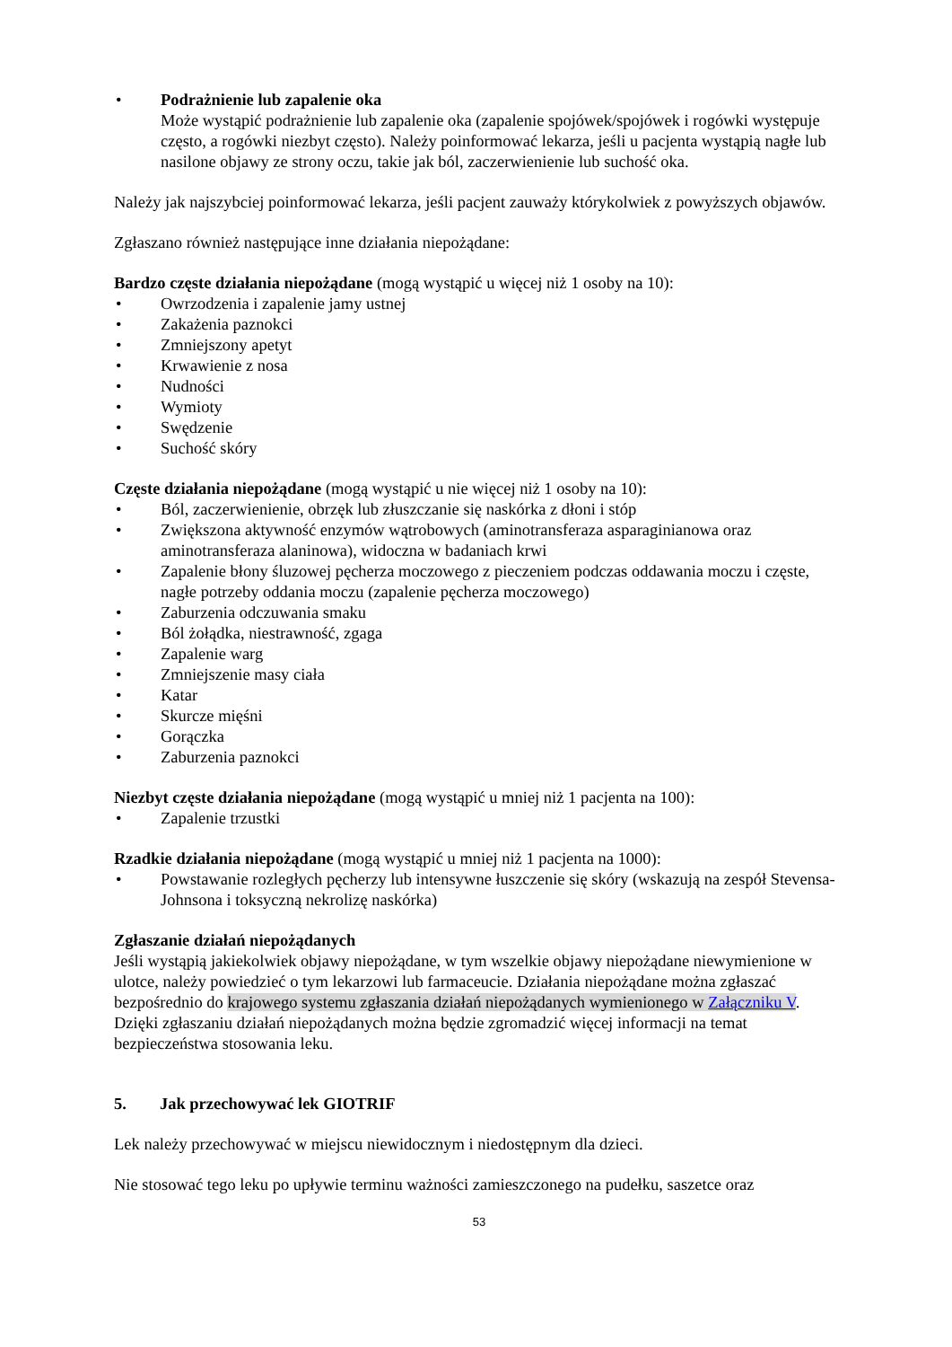• Podrażnienie lub zapalenie oka
Może wystąpić podrażnienie lub zapalenie oka (zapalenie spojówek/spojówek i rogówki występuje często, a rogówki niezbyt często). Należy poinformować lekarza, jeśli u pacjenta wystąpią nagłe lub nasilone objawy ze strony oczu, takie jak ból, zaczerwienienie lub suchość oka.
Należy jak najszybciej poinformować lekarza, jeśli pacjent zauważy którykolwiek z powyższych objawów.
Zgłaszano również następujące inne działania niepożądane:
Bardzo częste działania niepożądane (mogą wystąpić u więcej niż 1 osoby na 10):
• Owrzodzenia i zapalenie jamy ustnej
• Zakażenia paznokci
• Zmniejszony apetyt
• Krwawienie z nosa
• Nudności
• Wymioty
• Swędzenie
• Suchość skóry
Częste działania niepożądane (mogą wystąpić u nie więcej niż 1 osoby na 10):
• Ból, zaczerwienienie, obrzęk lub złuszczanie się naskórka z dłoni i stóp
• Zwiększona aktywność enzymów wątrobowych (aminotransferaza asparaginianowa oraz aminotransferaza alaninowa), widoczna w badaniach krwi
• Zapalenie błony śluzowej pęcherza moczowego z pieczeniem podczas oddawania moczu i częste, nagłe potrzeby oddania moczu (zapalenie pęcherza moczowego)
• Zaburzenia odczuwania smaku
• Ból żołądka, niestrawność, zgaga
• Zapalenie warg
• Zmniejszenie masy ciała
• Katar
• Skurcze mięśni
• Gorączka
• Zaburzenia paznokci
Niezbyt częste działania niepożądane (mogą wystąpić u mniej niż 1 pacjenta na 100):
• Zapalenie trzustki
Rzadkie działania niepożądane (mogą wystąpić u mniej niż 1 pacjenta na 1000):
• Powstawanie rozległych pęcherzy lub intensywne łuszczenie się skóry (wskazują na zespół Stevensa-Johnsona i toksyczną nekrolizę naskórka)
Zgłaszanie działań niepożądanych
Jeśli wystąpią jakiekolwiek objawy niepożądane, w tym wszelkie objawy niepożądane niewymienione w ulotce, należy powiedzieć o tym lekarzowi lub farmaceucie. Działania niepożądane można zgłaszać bezpośrednio do krajowego systemu zgłaszania działań niepożądanych wymienionego w Załączniku V. Dzięki zgłaszaniu działań niepożądanych można będzie zgromadzić więcej informacji na temat bezpieczeństwa stosowania leku.
5. Jak przechowywać lek GIOTRIF
Lek należy przechowywać w miejscu niewidocznym i niedostępnym dla dzieci.
Nie stosować tego leku po upływie terminu ważności zamieszczonego na pudełku, saszetce oraz
53